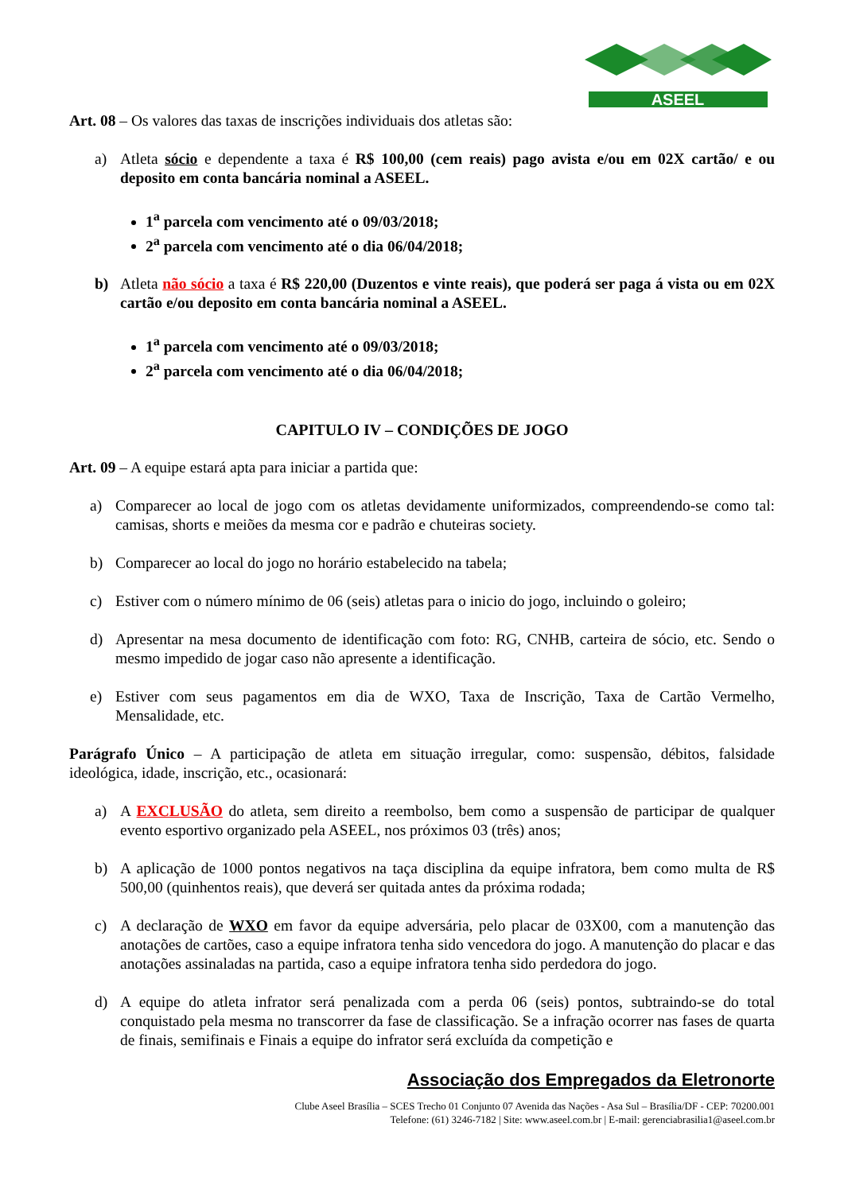ASEEL
Art. 08 – Os valores das taxas de inscrições individuais dos atletas são:
a) Atleta sócio e dependente a taxa é R$ 100,00 (cem reais) pago avista e/ou em 02X cartão/ e ou deposito em conta bancária nominal a ASEEL.
1<sup>a</sup> parcela com vencimento até o 09/03/2018;
2<sup>a</sup> parcela com vencimento até o dia 06/04/2018;
b) Atleta não sócio a taxa é R$ 220,00 (Duzentos e vinte reais), que poderá ser paga á vista ou em 02X cartão e/ou deposito em conta bancária nominal a ASEEL.
1<sup>a</sup> parcela com vencimento até o 09/03/2018;
2<sup>a</sup> parcela com vencimento até o dia 06/04/2018;
CAPITULO IV – CONDIÇÕES DE JOGO
Art. 09 – A equipe estará apta para iniciar a partida que:
a) Comparecer ao local de jogo com os atletas devidamente uniformizados, compreendendo-se como tal: camisas, shorts e meiões da mesma cor e padrão e chuteiras society.
b) Comparecer ao local do jogo no horário estabelecido na tabela;
c) Estiver com o número mínimo de 06 (seis) atletas para o inicio do jogo, incluindo o goleiro;
d) Apresentar na mesa documento de identificação com foto: RG, CNHB, carteira de sócio, etc. Sendo o mesmo impedido de jogar caso não apresente a identificação.
e) Estiver com seus pagamentos em dia de WXO, Taxa de Inscrição, Taxa de Cartão Vermelho, Mensalidade, etc.
Parágrafo Único – A participação de atleta em situação irregular, como: suspensão, débitos, falsidade ideológica, idade, inscrição, etc., ocasionará:
a) A EXCLUSÃO do atleta, sem direito a reembolso, bem como a suspensão de participar de qualquer evento esportivo organizado pela ASEEL, nos próximos 03 (três) anos;
b) A aplicação de 1000 pontos negativos na taça disciplina da equipe infratora, bem como multa de R$ 500,00 (quinhentos reais), que deverá ser quitada antes da próxima rodada;
c) A declaração de WXO em favor da equipe adversária, pelo placar de 03X00, com a manutenção das anotações de cartões, caso a equipe infratora tenha sido vencedora do jogo. A manutenção do placar e das anotações assinaladas na partida, caso a equipe infratora tenha sido perdedora do jogo.
d) A equipe do atleta infrator será penalizada com a perda 06 (seis) pontos, subtraindo-se do total conquistado pela mesma no transcorrer da fase de classificação. Se a infração ocorrer nas fases de quarta de finais, semifinais e Finais a equipe do infrator será excluída da competição e
Associação dos Empregados da Eletronorte
Clube Aseel Brasília – SCES Trecho 01 Conjunto 07 Avenida das Nações - Asa Sul – Brasília/DF - CEP: 70200.001
Telefone: (61) 3246-7182 | Site: www.aseel.com.br | E-mail: gerenciabrasilia1@aseel.com.br